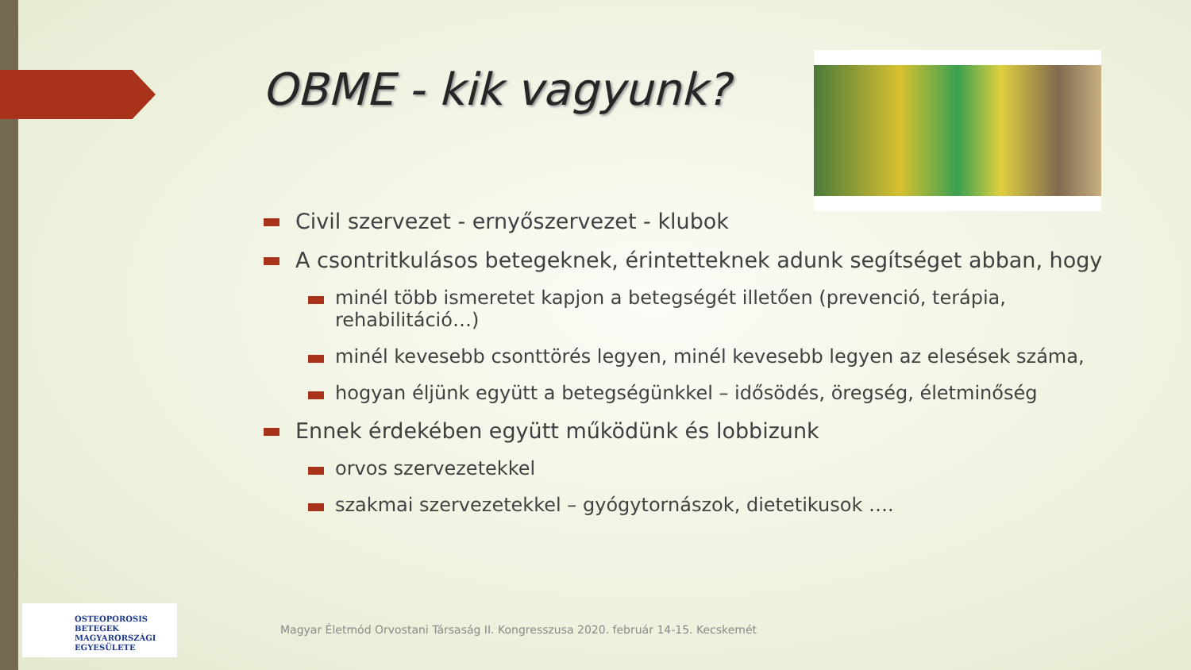OBME - kik vagyunk?
Civil szervezet - ernyőszervezet - klubok
A csontritkulásos betegeknek, érintetteknek adunk segítséget abban, hogy
minél több ismeretet kapjon a betegségét illetően (prevenció, terápia, rehabilitáció…)
minél kevesebb csonttörés legyen, minél kevesebb legyen az elesések száma,
hogyan éljünk együtt a betegségünkkel – idősödés, öregség, életminőség
Ennek érdekében együtt működünk és lobbizunk
orvos szervezetekkel
szakmai szervezetekkel – gyógytornászok, dietetikusok ….
OSTEOPOROSIS BETEGEK
MAGYARORSZÁGI
EGYESÜLETE
Magyar Életmód Orvostani Társaság II. Kongresszusa 2020. február 14-15. Kecskemét